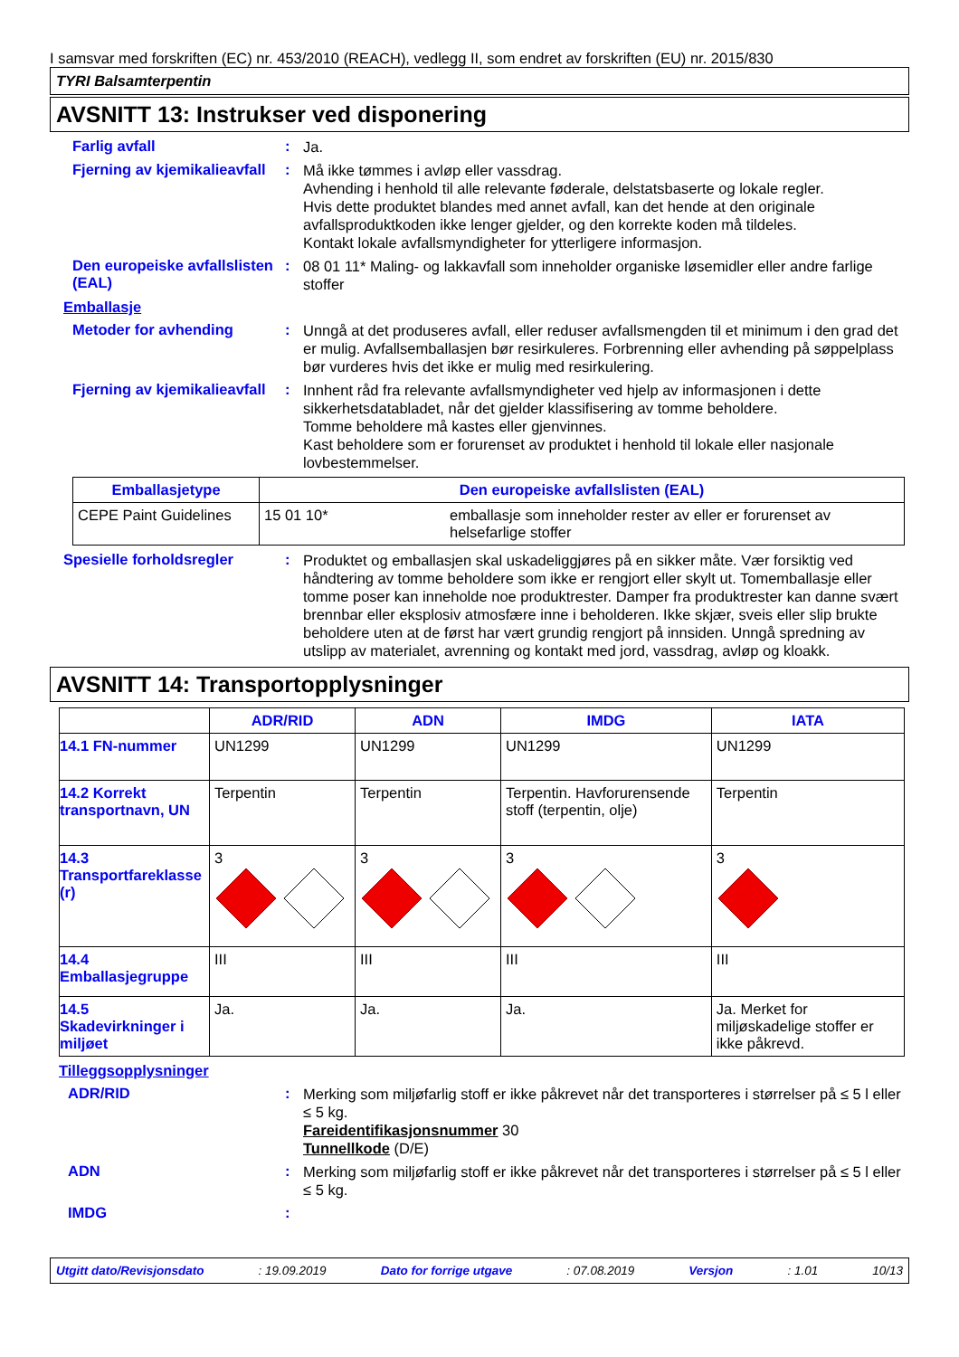I samsvar med forskriften (EC) nr. 453/2010 (REACH), vedlegg II, som endret av forskriften (EU) nr. 2015/830
TYRI Balsamterpentin
AVSNITT 13: Instrukser ved disponering
Farlig avfall :
Ja.
Fjerning av kjemikalieavfall
:
Må ikke tømmes i avløp eller vassdrag.
Avhending i henhold til alle relevante føderale, delstatsbaserte og lokale regler.
Hvis dette produktet blandes med annet avfall, kan det hende at den originale avfallsproduktkoden ikke lenger gjelder, og den korrekte koden må tildeles.
Kontakt lokale avfallsmyndigheter for ytterligere informasjon.
Den europeiske avfallslisten (EAL)
:
08 01 11* Maling- og lakkavfall som inneholder organiske løsemidler eller andre farlige stoffer
Emballasje
Metoder for avhending :
Unngå at det produseres avfall, eller reduser avfallsmengden til et minimum i den grad det er mulig. Avfallsemballasjen bør resirkuleres. Forbrenning eller avhending på søppelplass bør vurderes hvis det ikke er mulig med resirkulering.
Fjerning av kjemikalieavfall
:
Innhent råd fra relevante avfallsmyndigheter ved hjelp av informasjonen i dette sikkerhetsdatabladet, når det gjelder klassifisering av tomme beholdere.
Tomme beholdere må kastes eller gjenvinnes.
Kast beholdere som er forurenset av produktet i henhold til lokale eller nasjonale lovbestemmelser.
| Emballasjetype | Den europeiske avfallslisten (EAL) | |
| --- | --- | --- |
| CEPE Paint Guidelines | 15 01 10* | emballasje som inneholder rester av eller er forurenset av helsefarlige stoffer |
Spesielle forholdsregler :
Produktet og emballasjen skal uskadeliggjøres på en sikker måte. Vær forsiktig ved håndtering av tomme beholdere som ikke er rengjort eller skylt ut. Tomemballasje eller tomme poser kan inneholde noe produktrester. Damper fra produktrester kan danne svært brennbar eller eksplosiv atmosfære inne i beholderen. Ikke skjær, sveis eller slip brukte beholdere uten at de først har vært grundig rengjort på innsiden. Unngå spredning av utslipp av materialet, avrenning og kontakt med jord, vassdrag, avløp og kloakk.
AVSNITT 14: Transportopplysninger
| | ADR/RID | ADN | IMDG | IATA |
| 14.1 FN-nummer | UN1299 | UN1299 | UN1299 | UN1299 |
| 14.2 Korrekt transportnavn, UN | Terpentin | Terpentin | Terpentin. Havforurensende stoff (terpentin, olje) | Terpentin |
| 14.3 Transportfareklasse (r) | 3 | 3 | 3 | 3 |
| 14.4 Emballasjegruppe | III | III | III | III |
| 14.5 Skadevirkninger i miljøet | Ja. | Ja. | Ja. | Ja. Merket for miljøskadelige stoffer er ikke påkrevd. |
Tilleggsopplysninger
ADR/RID :
Merking som miljøfarlig stoff er ikke påkrevet når det transporteres i størrelser på ≤ 5 l eller ≤ 5 kg.
Fareidentifikasjonsnummer 30
Tunnellkode (D/E)
ADN :
Merking som miljøfarlig stoff er ikke påkrevet når det transporteres i størrelser på ≤ 5 l eller ≤ 5 kg.
IMDG :
Utgitt dato/Revisjonsdato : 19.09.2019 Dato for forrige utgave : 07.08.2019 Versjon : 1.01 10/13